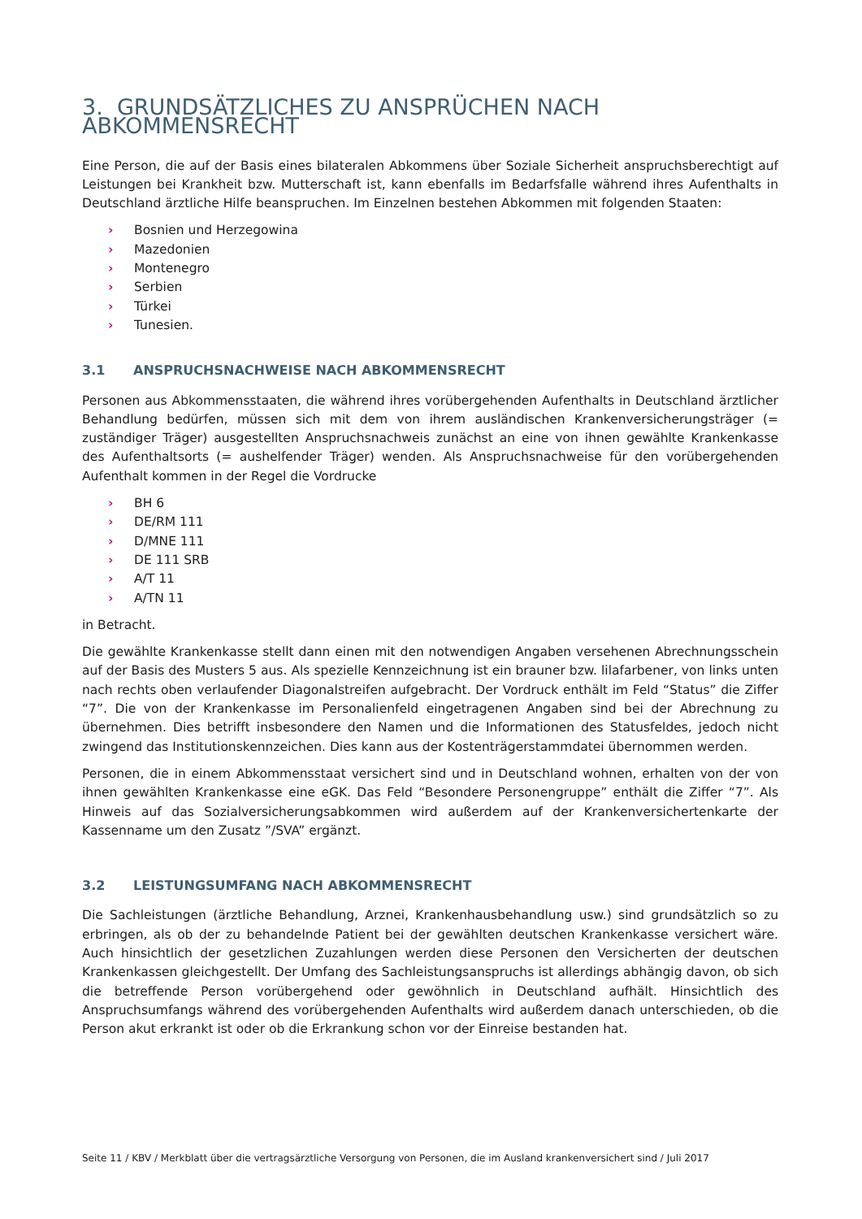3. GRUNDSÄTZLICHES ZU ANSPRÜCHEN NACH ABKOMMENSRECHT
Eine Person, die auf der Basis eines bilateralen Abkommens über Soziale Sicherheit anspruchsberechtigt auf Leistungen bei Krankheit bzw. Mutterschaft ist, kann ebenfalls im Bedarfsfalle während ihres Aufenthalts in Deutschland ärztliche Hilfe beanspruchen. Im Einzelnen bestehen Abkommen mit folgenden Staaten:
› Bosnien und Herzegowina
› Mazedonien
› Montenegro
› Serbien
› Türkei
› Tunesien.
3.1 ANSPRUCHSNACHWEISE NACH ABKOMMENSRECHT
Personen aus Abkommensstaaten, die während ihres vorübergehenden Aufenthalts in Deutschland ärztlicher Behandlung bedürfen, müssen sich mit dem von ihrem ausländischen Krankenversicherungsträger (= zuständiger Träger) ausgestellten Anspruchsnachweis zunächst an eine von ihnen gewählte Krankenkasse des Aufenthaltsorts (= aushelfender Träger) wenden. Als Anspruchsnachweise für den vorübergehenden Aufenthalt kommen in der Regel die Vordrucke
› BH 6
› DE/RM 111
› D/MNE 111
› DE 111 SRB
› A/T 11
› A/TN 11
in Betracht.
Die gewählte Krankenkasse stellt dann einen mit den notwendigen Angaben versehenen Abrechnungsschein auf der Basis des Musters 5 aus. Als spezielle Kennzeichnung ist ein brauner bzw. lilafarbener, von links unten nach rechts oben verlaufender Diagonalstreifen aufgebracht. Der Vordruck enthält im Feld “Status” die Ziffer “7”. Die von der Krankenkasse im Personalienfeld eingetragenen Angaben sind bei der Abrechnung zu übernehmen. Dies betrifft insbesondere den Namen und die Informationen des Statusfeldes, jedoch nicht zwingend das Institutionskennzeichen. Dies kann aus der Kostenträgerstammdatei übernommen werden.
Personen, die in einem Abkommensstaat versichert sind und in Deutschland wohnen, erhalten von der von ihnen gewählten Krankenkasse eine eGK. Das Feld “Besondere Personengruppe” enthält die Ziffer “7”. Als Hinweis auf das Sozialversicherungsabkommen wird außerdem auf der Krankenversichertenkarte der Kassenname um den Zusatz ”/SVA” ergänzt.
3.2 LEISTUNGSUMFANG NACH ABKOMMENSRECHT
Die Sachleistungen (ärztliche Behandlung, Arznei, Krankenhausbehandlung usw.) sind grundsätzlich so zu erbringen, als ob der zu behandelnde Patient bei der gewählten deutschen Krankenkasse versichert wäre. Auch hinsichtlich der gesetzlichen Zuzahlungen werden diese Personen den Versicherten der deutschen Krankenkassen gleichgestellt. Der Umfang des Sachleistungsanspruchs ist allerdings abhängig davon, ob sich die betreffende Person vorübergehend oder gewöhnlich in Deutschland aufhält. Hinsichtlich des Anspruchsumfangs während des vorübergehenden Aufenthalts wird außerdem danach unterschieden, ob die Person akut erkrankt ist oder ob die Erkrankung schon vor der Einreise bestanden hat.
Seite 11 / KBV / Merkblatt über die vertragsärztliche Versorgung von Personen, die im Ausland krankenversichert sind / Juli 2017